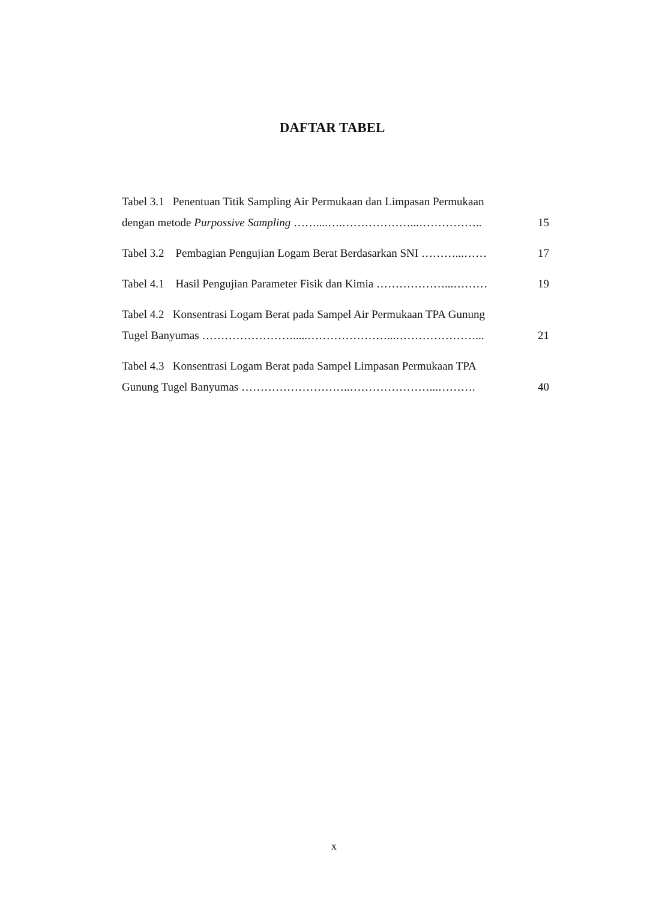DAFTAR TABEL
Tabel 3.1 Penentuan Titik Sampling Air Permukaan dan Limpasan Permukaan
dengan metode Purpossive Sampling ……....….………………...…………….. 15
Tabel 3.2 Pembagian Pengujian Logam Berat Berdasarkan SNI ………...…… 17
Tabel 4.1 Hasil Pengujian Parameter Fisik dan Kimia ………………...……… 19
Tabel 4.2 Konsentrasi Logam Berat pada Sampel Air Permukaan TPA Gunung
Tugel Banyumas …………………….....…………………...…………………... 21
Tabel 4.3 Konsentrasi Logam Berat pada Sampel Limpasan Permukaan TPA
Gunung Tugel Banyumas ………………………..…………………...………. 40
x